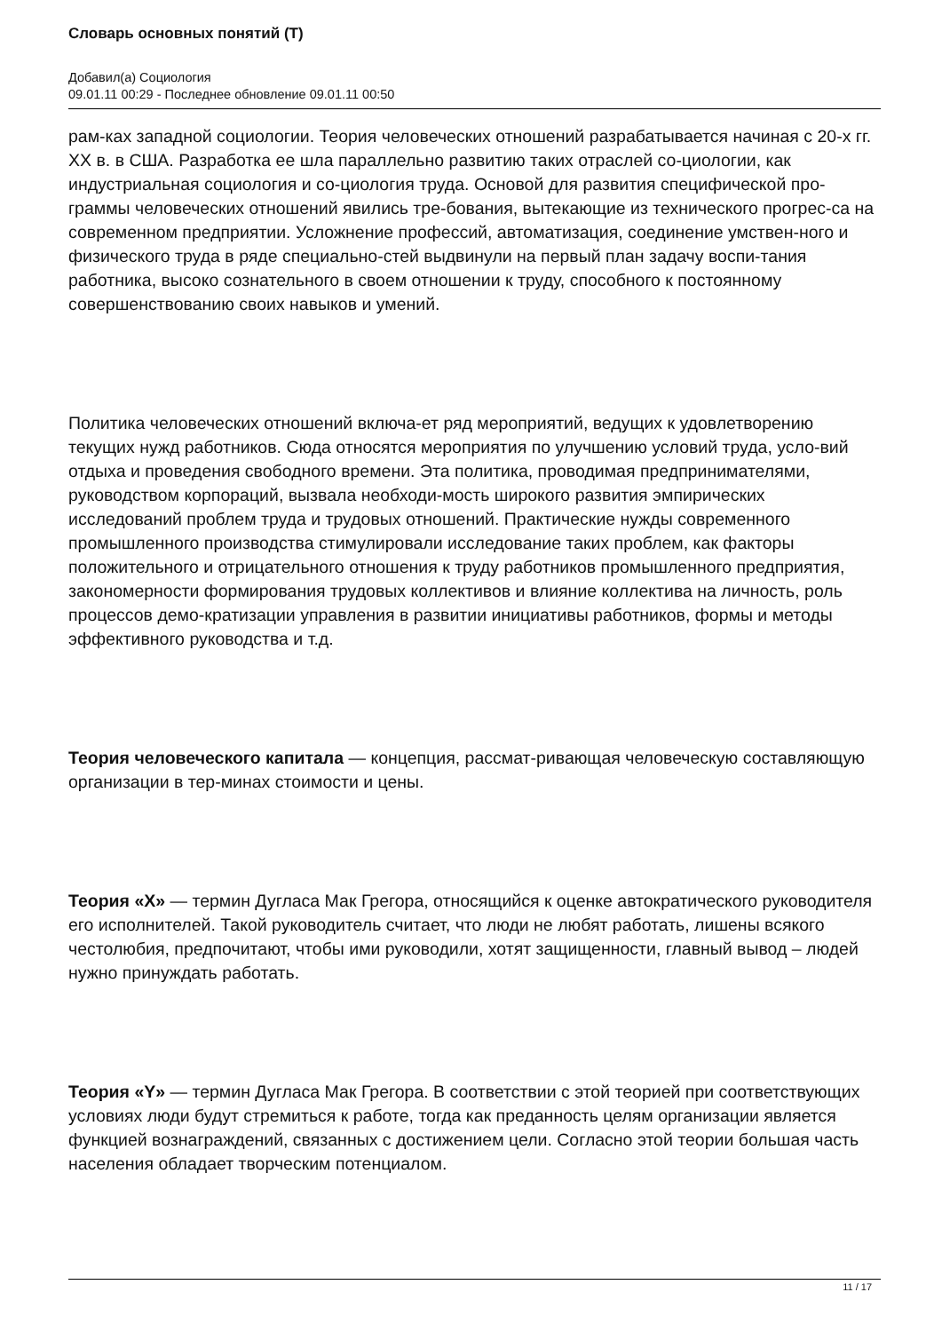Словарь основных понятий (Т)
Добавил(а) Социология
09.01.11 00:29 - Последнее обновление 09.01.11 00:50
рам-ках западной социологии. Теория человеческих отношений разрабатывается начиная с 20-х гг. XX в. в США. Разработка ее шла параллельно развитию таких отраслей со-циологии, как индустриальная социология и со-циология труда. Основой для развития специфической про-граммы человеческих отношений явились тре-бования, вытекающие из технического прогрес-са на современном предприятии. Усложнение профессий, автоматизация, соединение умствен-ного и физического труда в ряде специально-стей выдвинули на первый план задачу воспи-тания работника, высоко сознательного в своем отношении к труду, способного к постоянному совершенствованию своих навыков и умений.
Политика человеческих отношений включа-ет ряд мероприятий, ведущих к удовлетворению текущих нужд работников. Сюда относятся мероприятия по улучшению условий труда, усло-вий отдыха и проведения свободного времени. Эта политика, проводимая предпринимателями, руководством корпораций, вызвала необходи-мость широкого развития эмпирических исследований проблем труда и трудовых отношений. Практические нужды современного промышленного производства стимулировали исследование таких проблем, как факторы положительного и отрицательного отношения к труду работников промышленного предприятия, закономерности формирования трудовых коллективов и влияние коллектива на личность, роль процессов демо-кратизации управления в развитии инициативы работников, формы и методы эффективного руководства и т.д.
Теория человеческого капитала — концепция, рассмат-ривающая человеческую составляющую организации в тер-минах стоимости и цены.
Теория «X» — термин Дугласа Мак Грегора, относящийся к оценке автократического руководителя его исполнителей. Такой руководитель считает, что люди не любят работать, лишены всякого честолюбия, предпочитают, чтобы ими руководили, хотят защищенности, главный вывод – людей нужно принуждать работать.
Теория «Y» — термин Дугласа Мак Грегора. В соответствии с этой теорией при соответствующих условиях люди будут стремиться к работе, тогда как преданность целям организации является функцией вознаграждений, связанных с достижением цели. Согласно этой теории большая часть населения обладает творческим потенциалом.
11 / 17